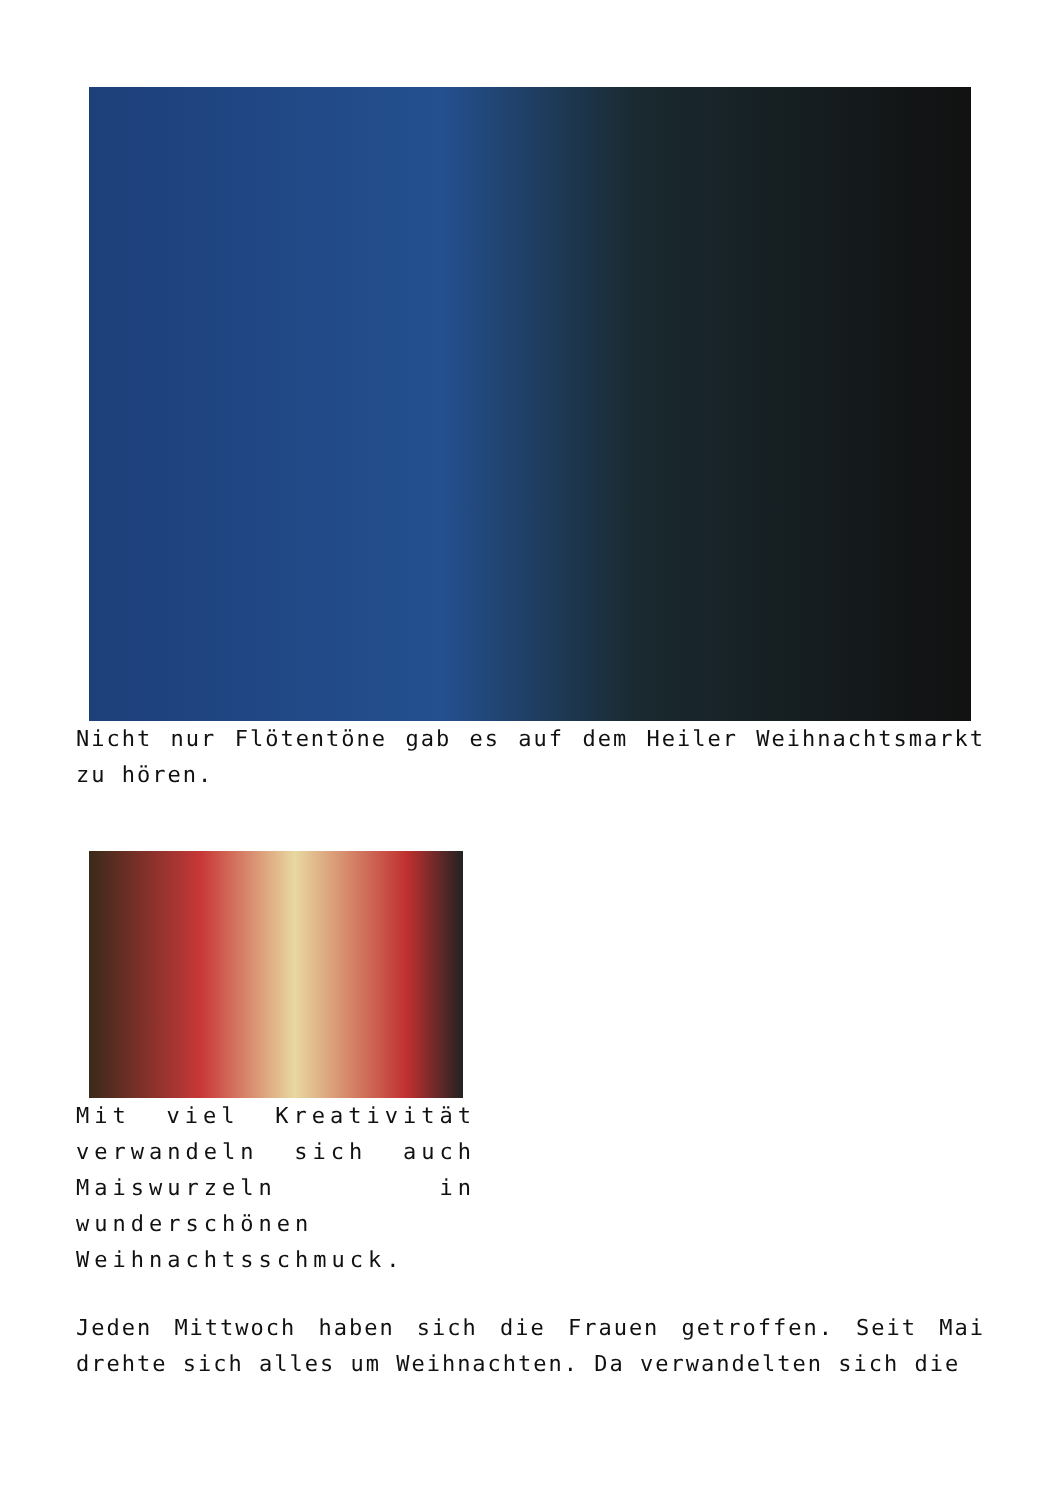Nicht nur Flötentöne gab es auf dem Heiler Weihnachtsmarkt zu hören.
Mit viel Kreativität verwandeln sich auch Maiswurzeln in wunderschönen Weihnachtsschmuck.
Jeden Mittwoch haben sich die Frauen getroffen. Seit Mai drehte sich alles um Weihnachten. Da verwandelten sich die